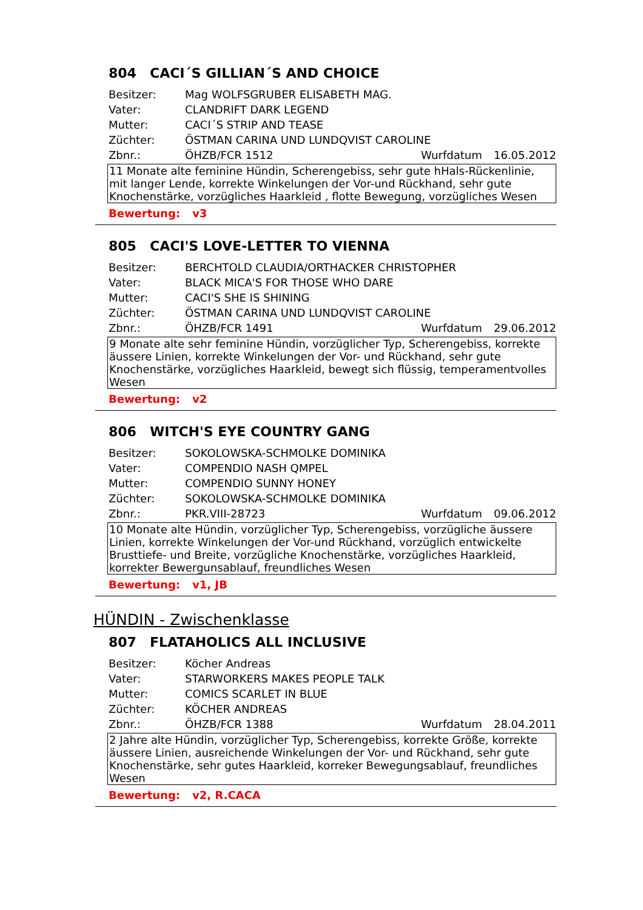804 CACI´S GILLIAN´S AND CHOICE
Besitzer: Mag WOLFSGRUBER ELISABETH MAG.
Vater: CLANDRIFT DARK LEGEND
Mutter: CACI´S STRIP AND TEASE
Züchter: ÖSTMAN CARINA UND LUNDQVIST CAROLINE
Zbnr.: ÖHZB/FCR 1512 Wurfdatum 16.05.2012
11 Monate alte feminine Hündin, Scherengebiss, sehr gute hHals-Rückenlinie, mit langer Lende, korrekte Winkelungen der Vor-und Rückhand, sehr gute Knochenstärke, vorzügliches Haarkleid , flotte Bewegung, vorzügliches Wesen
Bewertung: v3
805 CACI'S LOVE-LETTER TO VIENNA
Besitzer: BERCHTOLD CLAUDIA/ORTHACKER CHRISTOPHER
Vater: BLACK MICA'S FOR THOSE WHO DARE
Mutter: CACI'S SHE IS SHINING
Züchter: ÖSTMAN CARINA UND LUNDQVIST CAROLINE
Zbnr.: ÖHZB/FCR 1491 Wurfdatum 29.06.2012
9 Monate alte sehr feminine Hündin, vorzüglicher Typ, Scherengebiss, korrekte äussere Linien, korrekte Winkelungen der Vor- und Rückhand, sehr gute Knochenstärke, vorzügliches Haarkleid, bewegt sich flüssig, temperamentvolles Wesen
Bewertung: v2
806 WITCH'S EYE COUNTRY GANG
Besitzer: SOKOLOWSKA-SCHMOLKE DOMINIKA
Vater: COMPENDIO NASH QMPEL
Mutter: COMPENDIO SUNNY HONEY
Züchter: SOKOLOWSKA-SCHMOLKE DOMINIKA
Zbnr.: PKR.VIII-28723 Wurfdatum 09.06.2012
10 Monate alte Hündin, vorzüglicher Typ, Scherengebiss, vorzügliche äussere Linien, korrekte Winkelungen der Vor-und Rückhand, vorzüglich entwickelte Brusttiefe- und Breite, vorzügliche Knochenstärke, vorzügliches Haarkleid, korrekter Bewergunsablauf, freundliches Wesen
Bewertung: v1, JB
HÜNDIN - Zwischenklasse
807 FLATAHOLICS ALL INCLUSIVE
Besitzer: Köcher Andreas
Vater: STARWORKERS MAKES PEOPLE TALK
Mutter: COMICS SCARLET IN BLUE
Züchter: KÖCHER ANDREAS
Zbnr.: ÖHZB/FCR 1388 Wurfdatum 28.04.2011
2 Jahre alte Hündin, vorzüglicher Typ, Scherengebiss, korrekte Größe, korrekte äussere Linien, ausreichende Winkelungen der Vor- und Rückhand, sehr gute Knochenstärke, sehr gutes Haarkleid, korreker Bewegungsablauf, freundliches Wesen
Bewertung: v2, R.CACA